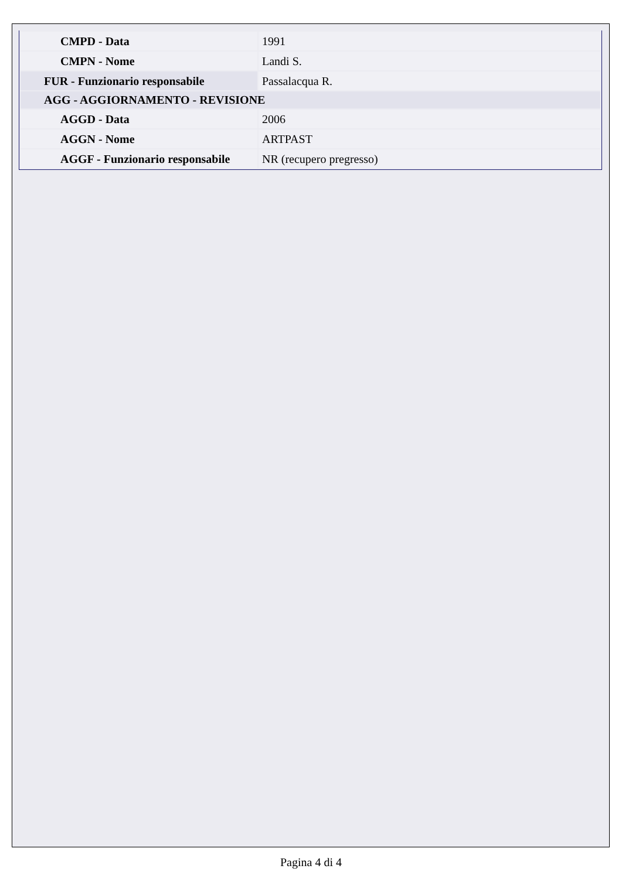| CMPD - Data | 1991 |
| CMPN - Nome | Landi S. |
| FUR - Funzionario responsabile | Passalacqua R. |
| AGG - AGGIORNAMENTO - REVISIONE | |
| AGGD - Data | 2006 |
| AGGN - Nome | ARTPAST |
| AGGF - Funzionario responsabile | NR (recupero pregresso) |
Pagina 4 di 4